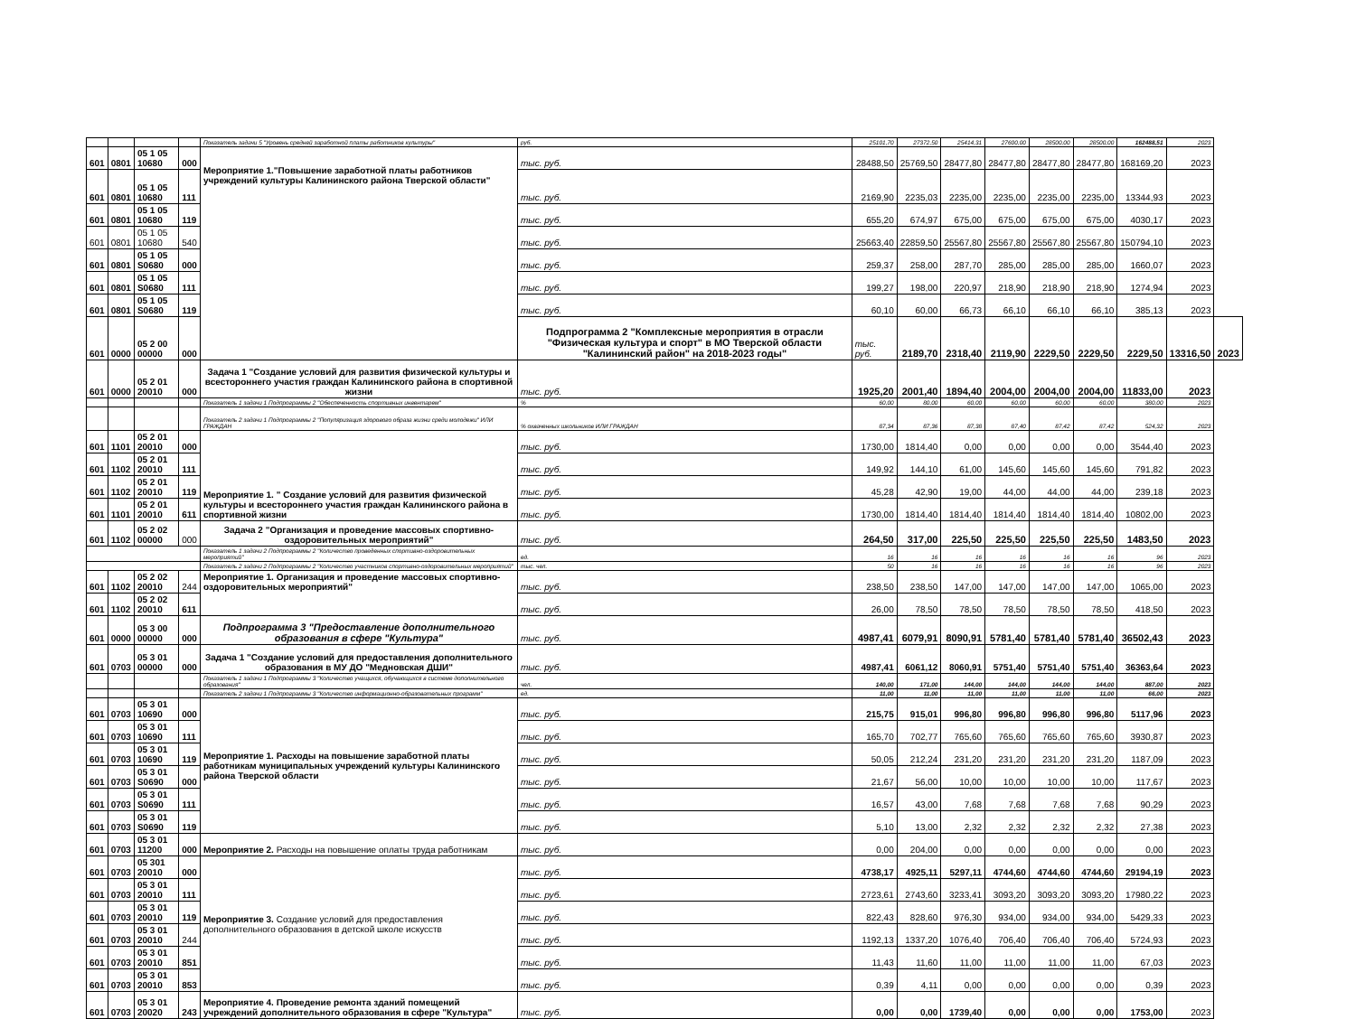| | | | | Показатель задачи 5 "Уровень средней заработной платы работников культуры" | руб. | 25101,70 | 27372,50 | 25414,31 | 27600,00 | 28500,00 | 28500,00 | 162488,51 | 2023 | |
| 601 | 0801 | 05 1 05 10680 | 000 | Мероприятие 1."Повышение заработной платы работников учреждений культуры Калининского района Тверской области" | тыс. руб. | 28488,50 | 25769,50 | 28477,80 | 28477,80 | 28477,80 | 28477,80 | 168169,20 | 2023 | |
| 601 | 0801 | 05 1 05 10680 | 111 | | тыс. руб. | 2169,90 | 2235,03 | 2235,00 | 2235,00 | 2235,00 | 2235,00 | 13344,93 | 2023 | |
| 601 | 0801 | 05 1 05 10680 | 119 | | тыс. руб. | 655,20 | 674,97 | 675,00 | 675,00 | 675,00 | 675,00 | 4030,17 | 2023 | |
| 601 | 0801 | 05 1 05 10680 | 540 | | тыс. руб. | 25663,40 | 22859,50 | 25567,80 | 25567,80 | 25567,80 | 25567,80 | 150794,10 | 2023 | |
| 601 | 0801 | 05 1 05 S0680 | 000 | | тыс. руб. | 259,37 | 258,00 | 287,70 | 285,00 | 285,00 | 285,00 | 1660,07 | 2023 | |
| 601 | 0801 | 05 1 05 S0680 | 111 | | тыс. руб. | 199,27 | 198,00 | 220,97 | 218,90 | 218,90 | 218,90 | 1274,94 | 2023 | |
| 601 | 0801 | 05 1 05 S0680 | 119 | | тыс. руб. | 60,10 | 60,00 | 66,73 | 66,10 | 66,10 | 66,10 | 385,13 | 2023 | |
| 601 | 0000 | 05 2 00 00000 | 000 | | Подпрограмма 2 "Комплексные мероприятия в отрасли "Физическая культура и спорт" в МО Тверской области "Калининский район" на 2018-2023 годы" | тыс. руб. | 2189,70 | 2318,40 | 2119,90 | 2229,50 | 2229,50 | 2229,50 | 13316,50 | 2023 |
| 601 | 0000 | 05 2 01 20010 | 000 | Задача 1 "Создание условий для развития физической культуры и всестороннего участия граждан Калининского района в спортивной жизни | тыс. руб. | 1925,20 | 2001,40 | 1894,40 | 2004,00 | 2004,00 | 2004,00 | 11833,00 | 2023 | |
| | | | | Показатель 1 задачи 1 Подпрограммы 2 "Обеспеченность спортивных инвентарем" | % | 60,00 | 80,00 | 60,00 | 60,00 | 60,00 | 60,00 | 380,00 | 2023 | |
| | | | | Показатель 2 задачи 1 Подпрограммы 2 "Популяризация здорового образа жизни среди молодежи" ИЛИ ГРАЖДАН | % охваченных школьников ИЛИ ГРАЖДАН | 87,34 | 87,36 | 87,38 | 87,40 | 87,42 | 87,42 | 524,32 | 2023 | |
| 601 | 1101 | 05 2 01 20010 | 000 | Мероприятие 1. " Создание условий для развития физической культуры и всестороннего участия граждан Калининского района в спортивной жизни | тыс. руб. | 1730,00 | 1814,40 | 0,00 | 0,00 | 0,00 | 0,00 | 3544,40 | 2023 | |
| 601 | 1102 | 05 2 01 20010 | 111 | | тыс. руб. | 149,92 | 144,10 | 61,00 | 145,60 | 145,60 | 145,60 | 791,82 | 2023 | |
| 601 | 1102 | 05 2 01 20010 | 119 | | тыс. руб. | 45,28 | 42,90 | 19,00 | 44,00 | 44,00 | 44,00 | 239,18 | 2023 | |
| 601 | 1101 | 05 2 01 20010 | 611 | | тыс. руб. | 1730,00 | 1814,40 | 1814,40 | 1814,40 | 1814,40 | 1814,40 | 10802,00 | 2023 | |
| 601 | 1102 | 05 2 02 00000 | 000 | Задача 2 "Организация и проведение массовых спортивно-оздоровительных мероприятий" | тыс. руб. | 264,50 | 317,00 | 225,50 | 225,50 | 225,50 | 225,50 | 1483,50 | 2023 | |
| | | | | Показатель 1 задачи 2 Подпрограммы 2 "Количество проведенных спортивно-оздоровительных мероприятий" | ед. | 16 | 16 | 16 | 16 | 16 | 16 | 96 | 2023 | |
| | | | | Показатель 2 задачи 2 Подпрограммы 2 "Количество участников спортивно-оздоровительных мероприятий" | тыс. чел. | 50 | 16 | 16 | 16 | 16 | 16 | 96 | 2023 | |
| 601 | 1102 | 05 2 02 20010 | 244 | Мероприятие 1. Организация и проведение массовых спортивно-оздоровительных мероприятий" | тыс. руб. | 238,50 | 238,50 | 147,00 | 147,00 | 147,00 | 147,00 | 1065,00 | 2023 | |
| 601 | 1102 | 05 2 02 20010 | 611 | | тыс. руб. | 26,00 | 78,50 | 78,50 | 78,50 | 78,50 | 78,50 | 418,50 | 2023 | |
| 601 | 0000 | 05 3 00 00000 | 000 | Подпрограмма 3 "Предоставление дополнительного образования в сфере "Культура" | тыс. руб. | 4987,41 | 6079,91 | 8090,91 | 5781,40 | 5781,40 | 5781,40 | 36502,43 | 2023 | |
| 601 | 0703 | 05 3 01 00000 | 000 | Задача 1 "Создание условий для предоставления дополнительного образования в МУ ДО "Медновская ДШИ" | тыс. руб. | 4987,41 | 6061,12 | 8060,91 | 5751,40 | 5751,40 | 5751,40 | 36363,64 | 2023 | |
| | | | | Показатель 1 задачи 1 Подпрограммы 3 "Количество учащихся, обучающихся в системе дополнительного образования" | чел. | 140,00 | 171,00 | 144,00 | 144,00 | 144,00 | 144,00 | 887,00 | 2023 | |
| | | | | Показатель 2 задачи 1 Подпрограммы 3 "Количество информационно-образовательных программ" | ед. | 11,00 | 11,00 | 11,00 | 11,00 | 11,00 | 11,00 | 66,00 | 2023 | |
| 601 | 0703 | 05 3 01 10690 | 000 | Мероприятие 1. Расходы на повышение заработной платы работникам муниципальных учреждений культуры Калининского района Тверской области | тыс. руб. | 215,75 | 915,01 | 996,80 | 996,80 | 996,80 | 996,80 | 5117,96 | 2023 | |
| 601 | 0703 | 05 3 01 10690 | 111 | | тыс. руб. | 165,70 | 702,77 | 765,60 | 765,60 | 765,60 | 765,60 | 3930,87 | 2023 | |
| 601 | 0703 | 05 3 01 10690 | 119 | | тыс. руб. | 50,05 | 212,24 | 231,20 | 231,20 | 231,20 | 231,20 | 1187,09 | 2023 | |
| 601 | 0703 | 05 3 01 S0690 | 000 | | тыс. руб. | 21,67 | 56,00 | 10,00 | 10,00 | 10,00 | 10,00 | 117,67 | 2023 | |
| 601 | 0703 | 05 3 01 S0690 | 111 | | тыс. руб. | 16,57 | 43,00 | 7,68 | 7,68 | 7,68 | 7,68 | 90,29 | 2023 | |
| 601 | 0703 | 05 3 01 S0690 | 119 | | тыс. руб. | 5,10 | 13,00 | 2,32 | 2,32 | 2,32 | 2,32 | 27,38 | 2023 | |
| 601 | 0703 | 05 3 01 11200 | 000 | Мероприятие 2. Расходы на повышение оплаты труда работникам | тыс. руб. | 0,00 | 204,00 | 0,00 | 0,00 | 0,00 | 0,00 | 0,00 | 2023 | |
| 601 | 0703 | 05 301 20010 | 000 | Мероприятие 3. Создание условий для предоставления дополнительного образования в детской школе искусств | тыс. руб. | 4738,17 | 4925,11 | 5297,11 | 4744,60 | 4744,60 | 4744,60 | 29194,19 | 2023 | |
| 601 | 0703 | 05 3 01 20010 | 111 | | тыс. руб. | 2723,61 | 2743,60 | 3233,41 | 3093,20 | 3093,20 | 3093,20 | 17980,22 | 2023 | |
| 601 | 0703 | 05 3 01 20010 | 119 | | тыс. руб. | 822,43 | 828,60 | 976,30 | 934,00 | 934,00 | 934,00 | 5429,33 | 2023 | |
| 601 | 0703 | 05 3 01 20010 | 244 | | тыс. руб. | 1192,13 | 1337,20 | 1076,40 | 706,40 | 706,40 | 706,40 | 5724,93 | 2023 | |
| 601 | 0703 | 05 3 01 20010 | 851 | | тыс. руб. | 11,43 | 11,60 | 11,00 | 11,00 | 11,00 | 11,00 | 67,03 | 2023 | |
| 601 | 0703 | 05 3 01 20010 | 853 | | тыс. руб. | 0,39 | 4,11 | 0,00 | 0,00 | 0,00 | 0,00 | 0,39 | 2023 | |
| 601 | 0703 | 05 3 01 20020 | 243 | Мероприятие 4. Проведение ремонта зданий помещений учреждений дополнительного образования в сфере "Культура" | тыс. руб. | 0,00 | 0,00 | 1739,40 | 0,00 | 0,00 | 0,00 | 1753,00 | 2023 | |